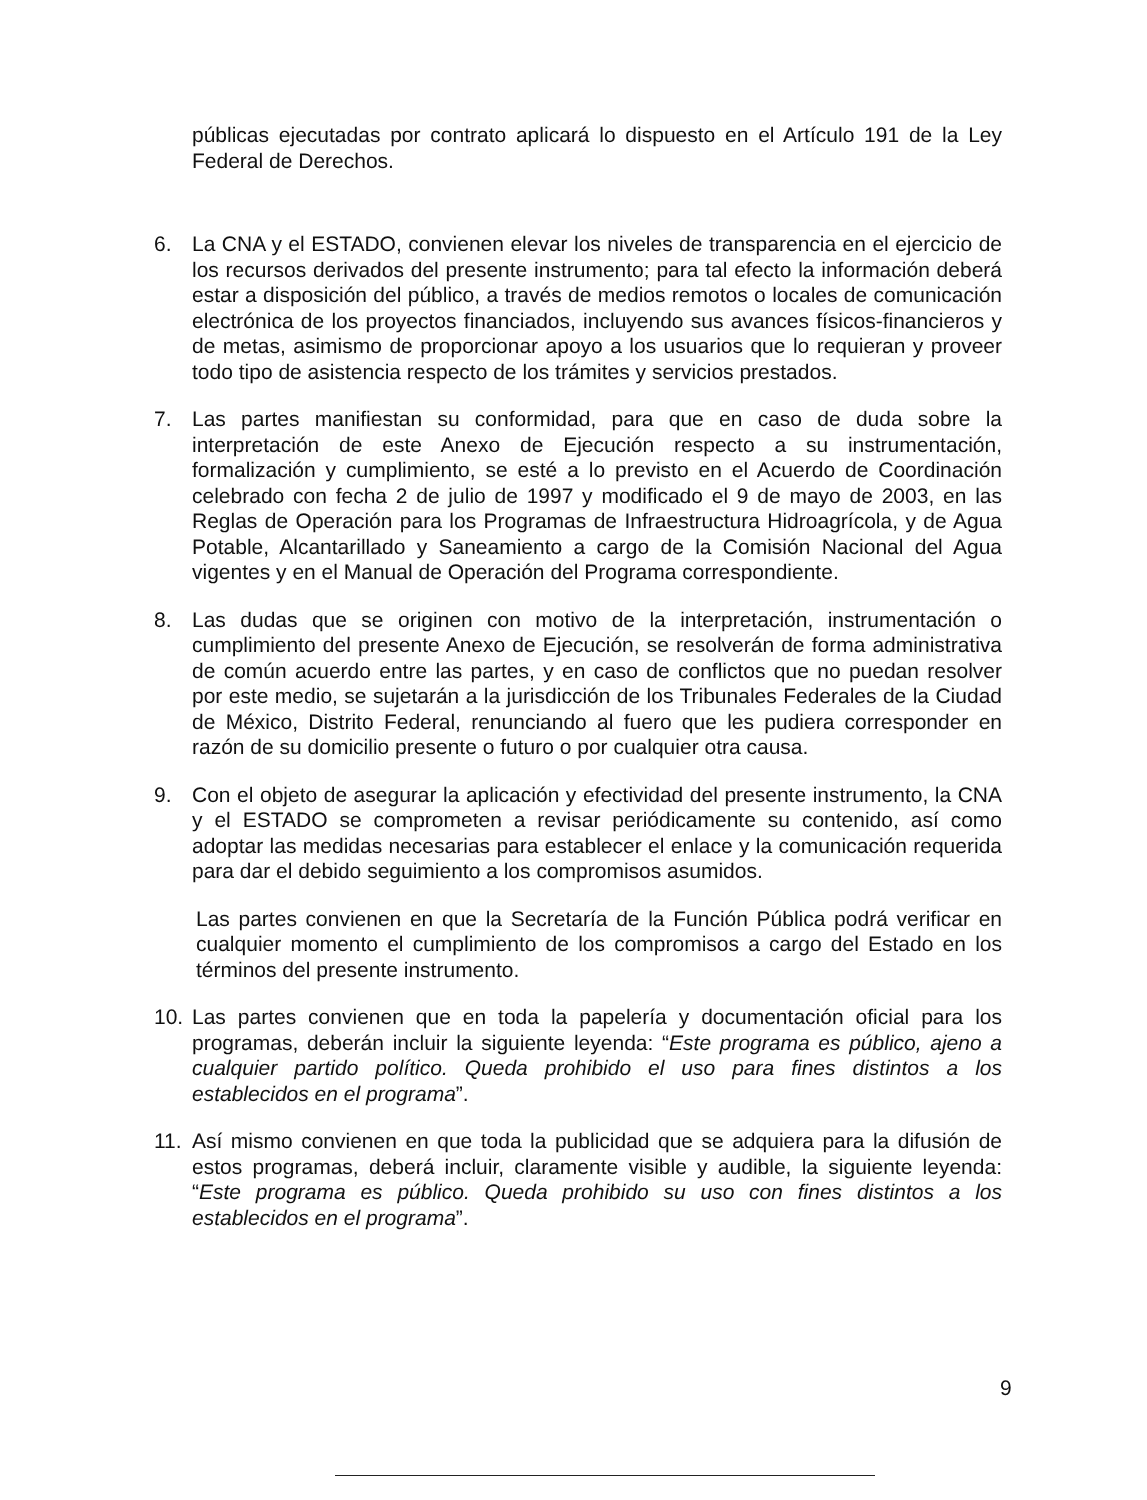públicas ejecutadas por contrato aplicará lo dispuesto en el Artículo 191 de la Ley Federal de Derechos.
6. La CNA y el ESTADO, convienen elevar los niveles de transparencia en el ejercicio de los recursos derivados del presente instrumento; para tal efecto la información deberá estar a disposición del público, a través de medios remotos o locales de comunicación electrónica de los proyectos financiados, incluyendo sus avances físicos-financieros y de metas, asimismo de proporcionar apoyo a los usuarios que lo requieran y proveer todo tipo de asistencia respecto de los trámites y servicios prestados.
7. Las partes manifiestan su conformidad, para que en caso de duda sobre la interpretación de este Anexo de Ejecución respecto a su instrumentación, formalización y cumplimiento, se esté a lo previsto en el Acuerdo de Coordinación celebrado con fecha 2 de julio de 1997 y modificado el 9 de mayo de 2003, en las Reglas de Operación para los Programas de Infraestructura Hidroagrícola, y de Agua Potable, Alcantarillado y Saneamiento a cargo de la Comisión Nacional del Agua vigentes y en el Manual de Operación del Programa correspondiente.
8. Las dudas que se originen con motivo de la interpretación, instrumentación o cumplimiento del presente Anexo de Ejecución, se resolverán de forma administrativa de común acuerdo entre las partes, y en caso de conflictos que no puedan resolver por este medio, se sujetarán a la jurisdicción de los Tribunales Federales de la Ciudad de México, Distrito Federal, renunciando al fuero que les pudiera corresponder en razón de su domicilio presente o futuro o por cualquier otra causa.
9. Con el objeto de asegurar la aplicación y efectividad del presente instrumento, la CNA y el ESTADO se comprometen a revisar periódicamente su contenido, así como adoptar las medidas necesarias para establecer el enlace y la comunicación requerida para dar el debido seguimiento a los compromisos asumidos.
Las partes convienen en que la Secretaría de la Función Pública podrá verificar en cualquier momento el cumplimiento de los compromisos a cargo del Estado en los términos del presente instrumento.
10. Las partes convienen que en toda la papelería y documentación oficial para los programas, deberán incluir la siguiente leyenda: “Este programa es público, ajeno a cualquier partido político. Queda prohibido el uso para fines distintos a los establecidos en el programa”.
11. Así mismo convienen en que toda la publicidad que se adquiera para la difusión de estos programas, deberá incluir, claramente visible y audible, la siguiente leyenda: “Este programa es público. Queda prohibido su uso con fines distintos a los establecidos en el programa”.
9